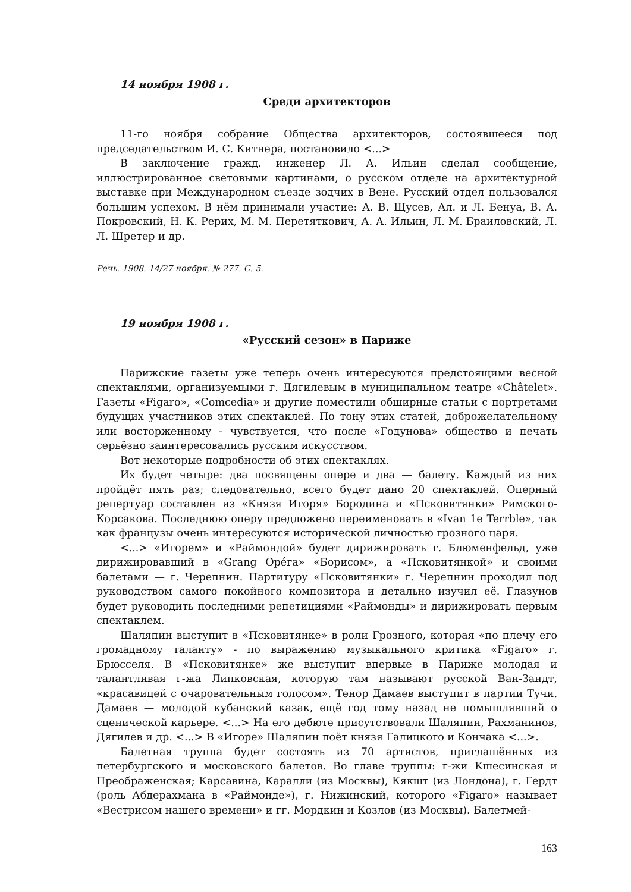14 ноября 1908 г.
Среди архитекторов
11-го ноября собрание Общества архитекторов, состоявшееся под председательством И. С. Китнера, постановило <...>
В заключение гражд. инженер Л. А. Ильин сделал сообщение, иллюстрированное световыми картинами, о русском отделе на архитектурной выставке при Международном съезде зодчих в Вене. Русский отдел пользовался большим успехом. В нём принимали участие: А. В. Щусев, Ал. и Л. Бенуа, В. А. Покровский, Н. К. Рерих, М. М. Перетяткович, А. А. Ильин, Л. М. Браиловский, Л. Л. Шретер и др.
Речь. 1908. 14/27 ноября. № 277. С. 5.
19 ноября 1908 г.
«Русский сезон» в Париже
Парижские газеты уже теперь очень интересуются предстоящими весной спектаклями, организуемыми г. Дягилевым в муниципальном театре «Châtelet». Газеты «Figaro», «Comcedia» и другие поместили обширные статьи с портретами будущих участников этих спектаклей. По тону этих статей, доброжелательному или восторженному - чувствуется, что после «Годунова» общество и печать серьёзно заинтересовались русским искусством.
Вот некоторые подробности об этих спектаклях.
Их будет четыре: два посвящены опере и два — балету. Каждый из них пройдёт пять раз; следовательно, всего будет дано 20 спектаклей. Оперный репертуар составлен из «Князя Игоря» Бородина и «Псковитянки» Римского-Корсакова. Последнюю оперу предложено переименовать в «Ivan 1e Terrble», так как французы очень интересуются исторической личностью грозного царя.
<...> «Игорем» и «Раймондой» будет дирижировать г. Блюменфельд, уже дирижировавший в «Grang Opéга» «Борисом», а «Псковитянкой» и своими балетами — г. Черепнин. Партитуру «Псковитянки» г. Черепнин проходил под руководством самого покойного композитора и детально изучил её. Глазунов будет руководить последними репетициями «Раймонды» и дирижировать первым спектаклем.
Шаляпин выступит в «Псковитянке» в роли Грозного, которая «по плечу его громадному таланту» - по выражению музыкального критика «Figaro» г. Брюсселя. В «Псковитянке» же выступит впервые в Париже молодая и талантливая г-жа Липковская, которую там называют русской Ван-Зандт, «красавицей с очаровательным голосом». Тенор Дамаев выступит в партии Тучи. Дамаев — молодой кубанский казак, ещё год тому назад не помышлявший о сценической карьере. <...> На его дебюте присутствовали Шаляпин, Рахманинов, Дягилев и др. <...> В «Игоре» Шаляпин поёт князя Галицкого и Кончака <...>.
Балетная труппа будет состоять из 70 артистов, приглашённых из петербургского и московского балетов. Во главе труппы: г-жи Кшесинская и Преображенская; Карсавина, Каралли (из Москвы), Кякшт (из Лондона), г. Гердт (роль Абдерахмана в «Раймонде»), г. Нижинский, которого «Figaro» называет «Вестрисом нашего времени» и гг. Мордкин и Козлов (из Москвы). Балетмей-
163